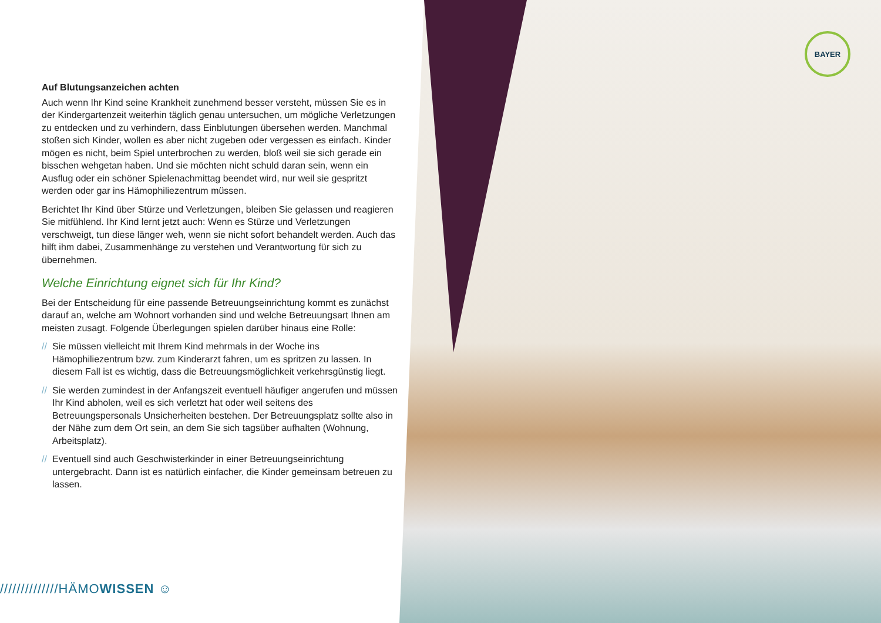BAYER
Auf Blutungsanzeichen achten
Auch wenn Ihr Kind seine Krankheit zunehmend besser versteht, müssen Sie es in der Kindergartenzeit weiterhin täglich genau untersuchen, um mögliche Verletzungen zu entdecken und zu verhindern, dass Einblutungen übersehen werden. Manchmal stoßen sich Kinder, wollen es aber nicht zugeben oder vergessen es einfach. Kinder mögen es nicht, beim Spiel unterbrochen zu werden, bloß weil sie sich gerade ein bisschen wehgetan haben. Und sie möchten nicht schuld daran sein, wenn ein Ausflug oder ein schöner Spielenachmittag beendet wird, nur weil sie gespritzt werden oder gar ins Hämophiliezentrum müssen.
Berichtet Ihr Kind über Stürze und Verletzungen, bleiben Sie gelassen und reagieren Sie mitfühlend. Ihr Kind lernt jetzt auch: Wenn es Stürze und Verletzungen verschweigt, tun diese länger weh, wenn sie nicht sofort behandelt werden. Auch das hilft ihm dabei, Zusammenhänge zu verstehen und Verantwortung für sich zu übernehmen.
Welche Einrichtung eignet sich für Ihr Kind?
Bei der Entscheidung für eine passende Betreuungseinrichtung kommt es zunächst darauf an, welche am Wohnort vorhanden sind und welche Betreuungsart Ihnen am meisten zusagt. Folgende Überlegungen spielen darüber hinaus eine Rolle:
//
Sie müssen vielleicht mit Ihrem Kind mehrmals in der Woche ins Hämophiliezentrum bzw. zum Kinderarzt fahren, um es spritzen zu lassen. In diesem Fall ist es wichtig, dass die Betreuungsmöglichkeit verkehrsgünstig liegt.
//
Sie werden zumindest in der Anfangszeit eventuell häufiger angerufen und müssen Ihr Kind abholen, weil es sich verletzt hat oder weil seitens des Betreuungspersonals Unsicherheiten bestehen. Der Betreuungsplatz sollte also in der Nähe zum dem Ort sein, an dem Sie sich tagsüber aufhalten (Wohnung, Arbeitsplatz).
//
Eventuell sind auch Geschwisterkinder in einer Betreuungseinrichtung untergebracht. Dann ist es natürlich einfacher, die Kinder gemeinsam betreuen zu lassen.
//////////////HÄMOWISSEN ☺